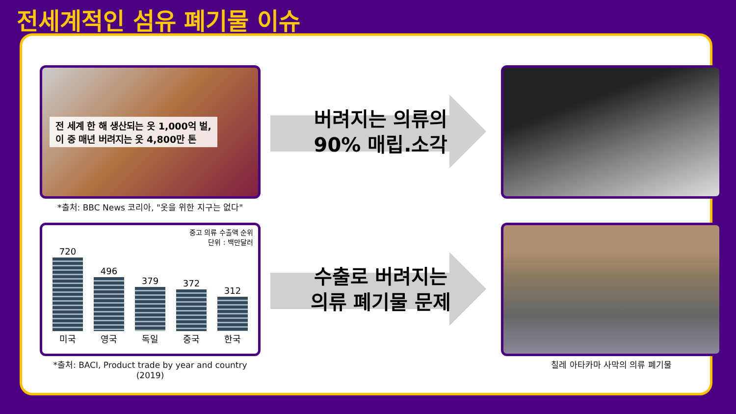전세계적인 섬유 폐기물 이슈
전 세계 한 해 생산되는 옷 1,000억 벌,
이 중 매년 버려지는 옷 4,800만 톤
*출처: BBC News 코리아, "옷을 위한 지구는 없다"
버려지는 의류의
90% 매립.소각
중고 의류 수출액 순위
단위 : 백만달러
720 미국
496 영국
379 독일
372 중국
312 한국
*출처: BACI, Product trade by year and country (2019)
수출로 버려지는
의류 폐기물 문제
칠레 아타카마 사막의 의류 폐기물